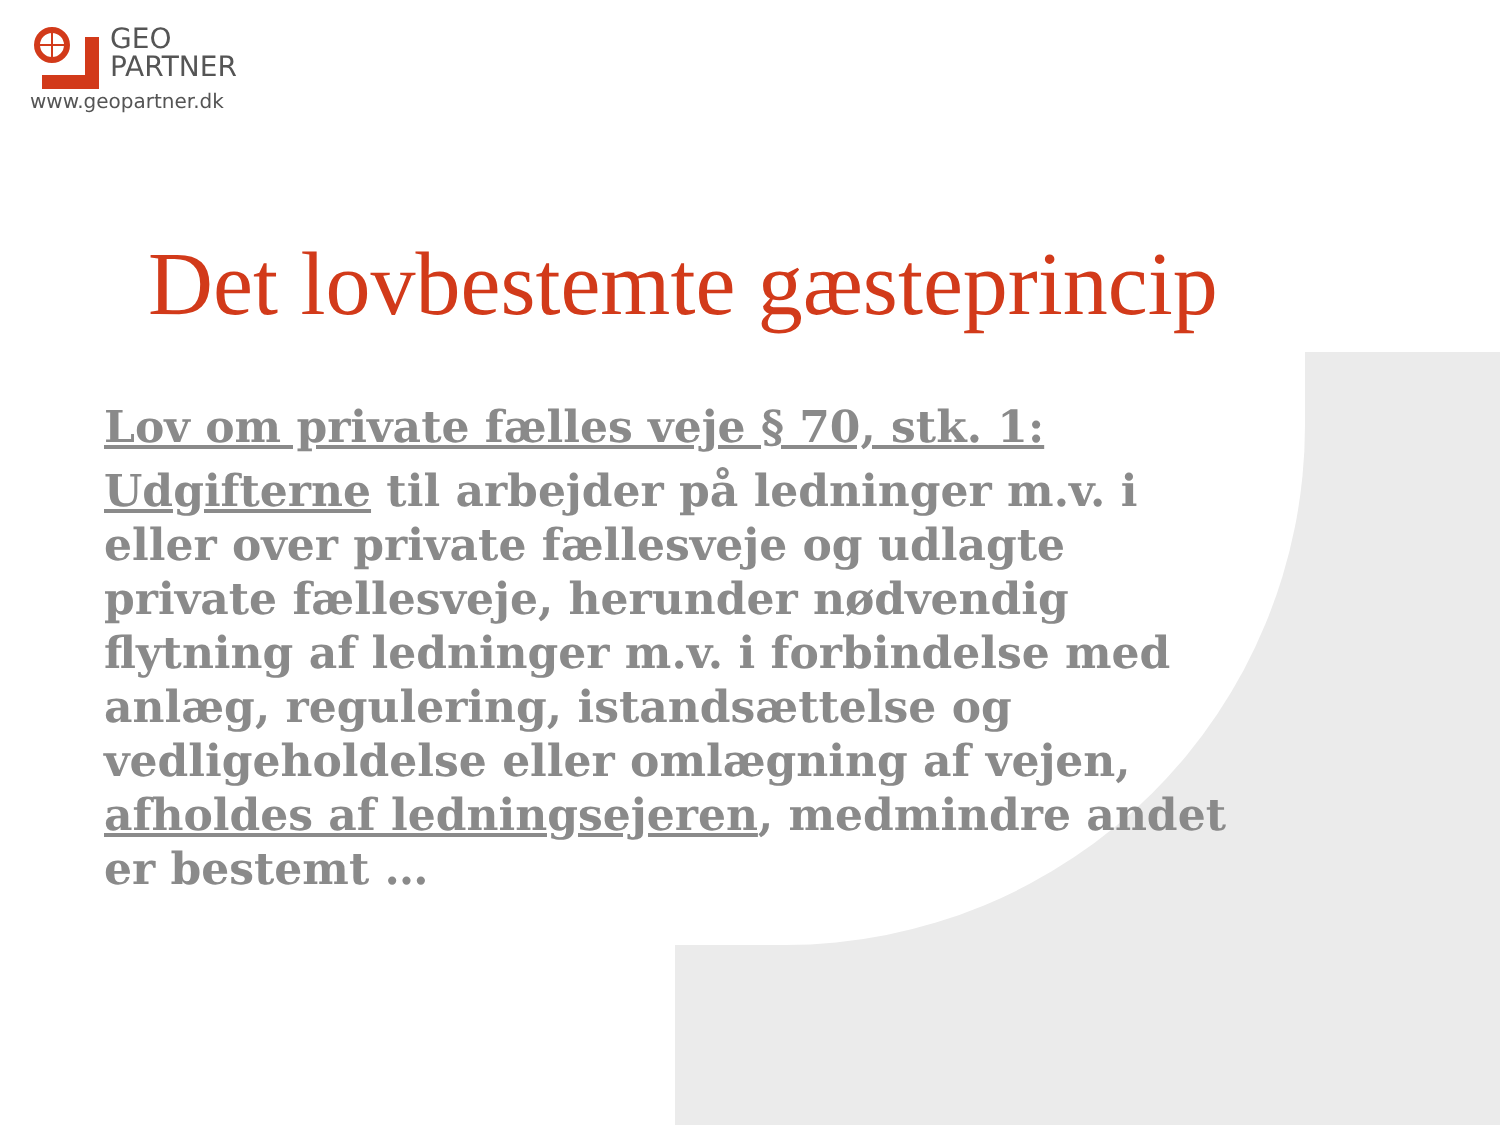GEO
PARTNER
www.geopartner.dk
Det lovbestemte gæsteprincip
Lov om private fælles veje § 70, stk. 1:
Udgifterne til arbejder på ledninger m.v. i eller over private fællesveje og udlagte private fællesveje, herunder nødvendig flytning af ledninger m.v. i forbindelse med anlæg, regulering, istandsættelse og vedligeholdelse eller omlægning af vejen, afholdes af ledningsejeren, medmindre andet er bestemt …